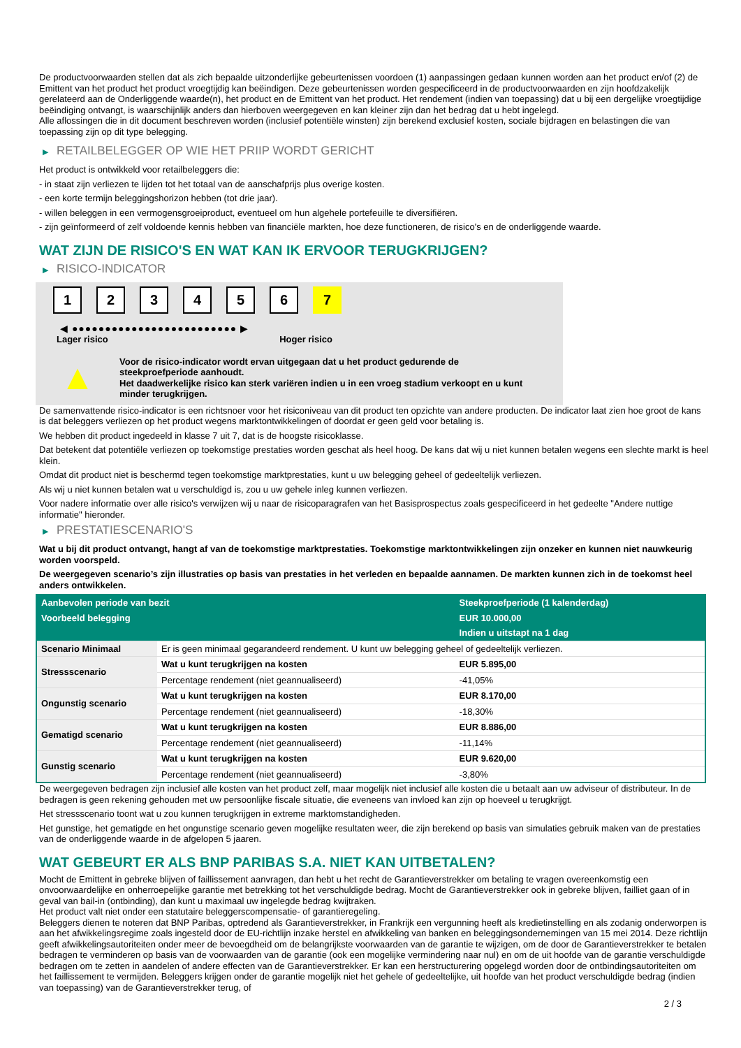De productvoorwaarden stellen dat als zich bepaalde uitzonderlijke gebeurtenissen voordoen (1) aanpassingen gedaan kunnen worden aan het product en/of (2) de Emittent van het product het product vroegtijdig kan beëindigen. Deze gebeurtenissen worden gespecificeerd in de productvoorwaarden en zijn hoofdzakelijk gerelateerd aan de Onderliggende waarde(n), het product en de Emittent van het product. Het rendement (indien van toepassing) dat u bij een dergelijke vroegtijdige beëindiging ontvangt, is waarschijnlijk anders dan hierboven weergegeven en kan kleiner zijn dan het bedrag dat u hebt ingelegd.
Alle aflossingen die in dit document beschreven worden (inclusief potentiële winsten) zijn berekend exclusief kosten, sociale bijdragen en belastingen die van toepassing zijn op dit type belegging.
▶ RETAILBELEGGER OP WIE HET PRIIP WORDT GERICHT
Het product is ontwikkeld voor retailbeleggers die:
- in staat zijn verliezen te lijden tot het totaal van de aanschafprijs plus overige kosten.
- een korte termijn beleggingshorizon hebben (tot drie jaar).
- willen beleggen in een vermogensgroeiproduct, eventueel om hun algehele portefeuille te diversifiëren.
- zijn geïnformeerd of zelf voldoende kennis hebben van financiële markten, hoe deze functioneren, de risico's en de onderliggende waarde.
WAT ZIJN DE RISICO'S EN WAT KAN IK ERVOOR TERUGKRIJGEN?
▶ RISICO-INDICATOR
1 2 3 4 5 6 7
◀ ●●●●●●●●●●●●●●●●●●●●●●●●● ▶
Lager risico Hoger risico
▲
Voor de risico-indicator wordt ervan uitgegaan dat u het product gedurende de steekproefperiode aanhoudt.
Het daadwerkelijke risico kan sterk variëren indien u in een vroeg stadium verkoopt en u kunt minder terugkrijgen.
De samenvattende risico-indicator is een richtsnoer voor het risiconiveau van dit product ten opzichte van andere producten. De indicator laat zien hoe groot de kans is dat beleggers verliezen op het product wegens marktontwikkelingen of doordat er geen geld voor betaling is.
We hebben dit product ingedeeld in klasse 7 uit 7, dat is de hoogste risicoklasse.
Dat betekent dat potentiële verliezen op toekomstige prestaties worden geschat als heel hoog. De kans dat wij u niet kunnen betalen wegens een slechte markt is heel klein.
Omdat dit product niet is beschermd tegen toekomstige marktprestaties, kunt u uw belegging geheel of gedeeltelijk verliezen.
Als wij u niet kunnen betalen wat u verschuldigd is, zou u uw gehele inleg kunnen verliezen.
Voor nadere informatie over alle risico's verwijzen wij u naar de risicoparagrafen van het Basisprospectus zoals gespecificeerd in het gedeelte "Andere nuttige informatie" hieronder.
▶ PRESTATIESCENARIO'S
Wat u bij dit product ontvangt, hangt af van de toekomstige marktprestaties. Toekomstige marktontwikkelingen zijn onzeker en kunnen niet nauwkeurig worden voorspeld.
De weergegeven scenario’s zijn illustraties op basis van prestaties in het verleden en bepaalde aannamen. De markten kunnen zich in de toekomst heel anders ontwikkelen.
| Aanbevolen periode van bezit | | Steekproefperiode (1 kalenderdag) |
| --- | --- | --- |
| Voorbeeld belegging | | EUR 10.000,00 |
| | | Indien u uitstapt na 1 dag |
| Scenario Minimaal | Er is geen minimaal gegarandeerd rendement. U kunt uw belegging geheel of gedeeltelijk verliezen. | |
| Stressscenario | Wat u kunt terugkrijgen na kosten | EUR 5.895,00 |
| | Percentage rendement (niet geannualiseerd) | -41,05% |
| Ongunstig scenario | Wat u kunt terugkrijgen na kosten | EUR 8.170,00 |
| | Percentage rendement (niet geannualiseerd) | -18,30% |
| Gematigd scenario | Wat u kunt terugkrijgen na kosten | EUR 8.886,00 |
| | Percentage rendement (niet geannualiseerd) | -11,14% |
| Gunstig scenario | Wat u kunt terugkrijgen na kosten | EUR 9.620,00 |
| | Percentage rendement (niet geannualiseerd) | -3,80% |
De weergegeven bedragen zijn inclusief alle kosten van het product zelf, maar mogelijk niet inclusief alle kosten die u betaalt aan uw adviseur of distributeur. In de bedragen is geen rekening gehouden met uw persoonlijke fiscale situatie, die eveneens van invloed kan zijn op hoeveel u terugkrijgt.
Het stressscenario toont wat u zou kunnen terugkrijgen in extreme marktomstandigheden.
Het gunstige, het gematigde en het ongunstige scenario geven mogelijke resultaten weer, die zijn berekend op basis van simulaties gebruik maken van de prestaties van de onderliggende waarde in de afgelopen 5 jaaren.
WAT GEBEURT ER ALS BNP PARIBAS S.A. NIET KAN UITBETALEN?
Mocht de Emittent in gebreke blijven of faillissement aanvragen, dan hebt u het recht de Garantieverstrekker om betaling te vragen overeenkomstig een onvoorwaardelijke en onherroepelijke garantie met betrekking tot het verschuldigde bedrag. Mocht de Garantieverstrekker ook in gebreke blijven, failliet gaan of in geval van bail-in (ontbinding), dan kunt u maximaal uw ingelegde bedrag kwijtraken.
Het product valt niet onder een statutaire beleggerscompensatie- of garantieregeling.
Beleggers dienen te noteren dat BNP Paribas, optredend als Garantieverstrekker, in Frankrijk een vergunning heeft als kredietinstelling en als zodanig onderworpen is aan het afwikkelingsregime zoals ingesteld door de EU-richtlijn inzake herstel en afwikkeling van banken en beleggingsondernemingen van 15 mei 2014. Deze richtlijn geeft afwikkelingsautoriteiten onder meer de bevoegdheid om de belangrijkste voorwaarden van de garantie te wijzigen, om de door de Garantieverstrekker te betalen bedragen te verminderen op basis van de voorwaarden van de garantie (ook een mogelijke vermindering naar nul) en om de uit hoofde van de garantie verschuldigde bedragen om te zetten in aandelen of andere effecten van de Garantieverstrekker. Er kan een herstructurering opgelegd worden door de ontbindingsautoriteiten om het faillissement te vermijden. Beleggers krijgen onder de garantie mogelijk niet het gehele of gedeeltelijke, uit hoofde van het product verschuldigde bedrag (indien van toepassing) van de Garantieverstrekker terug, of
2 / 3